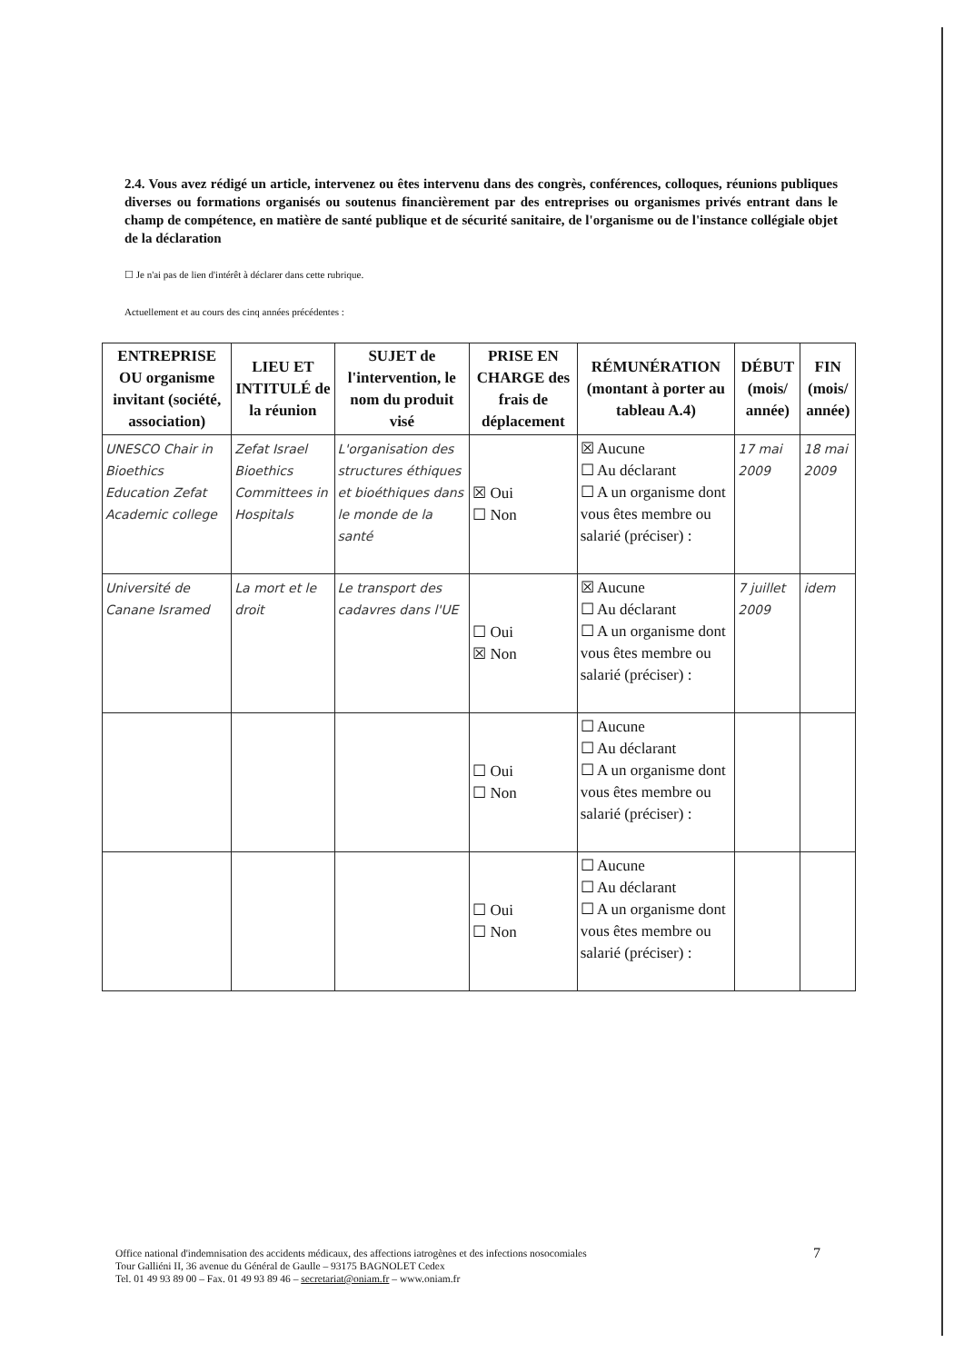2.4. Vous avez rédigé un article, intervenez ou êtes intervenu dans des congrès, conférences, colloques, réunions publiques diverses ou formations organisés ou soutenus financièrement par des entreprises ou organismes privés entrant dans le champ de compétence, en matière de santé publique et de sécurité sanitaire, de l'organisme ou de l'instance collégiale objet de la déclaration
☐ Je n'ai pas de lien d'intérêt à déclarer dans cette rubrique.
Actuellement et au cours des cinq années précédentes :
| ENTREPRISE OU organisme invitant (société, association) | LIEU ET INTITULÉ de la réunion | SUJET de l'intervention, le nom du produit visé | PRISE EN CHARGE des frais de déplacement | RÉMUNÉRATION (montant à porter au tableau A.4) | DÉBUT (mois/ année) | FIN (mois/ année) |
| --- | --- | --- | --- | --- | --- | --- |
| UNESCO Chair in Bioethics Education Zefat Academic college | Zefat Israel Bioethics Committees in Hospitals | L'organisation des structures éthiques et bioéthiques dans le monde de la santé | ☒ Oui ☐ Non | ☒ Aucune ☐ Au déclarant ☐ A un organisme dont vous êtes membre ou salarié (préciser) : | 17 mai 2009 | 18 mai 2009 |
| Université de Canane Isramed | La mort et le droit | Le transport des cadavres dans l'UE | ☐ Oui ☒ Non | ☒ Aucune ☐ Au déclarant ☐ A un organisme dont vous êtes membre ou salarié (préciser) : | 7 juillet 2009 | idem |
| | | | ☐ Oui ☐ Non | ☐ Aucune ☐ Au déclarant ☐ A un organisme dont vous êtes membre ou salarié (préciser) : | | |
| | | | ☐ Oui ☐ Non | ☐ Aucune ☐ Au déclarant ☐ A un organisme dont vous êtes membre ou salarié (préciser) : | | |
Office national d'indemnisation des accidents médicaux, des affections iatrogènes et des infections nosocomiales
Tour Galliéni II, 36 avenue du Général de Gaulle – 93175 BAGNOLET Cedex
Tel. 01 49 93 89 00 – Fax. 01 49 93 89 46 – secretariat@oniam.fr – www.oniam.fr
7